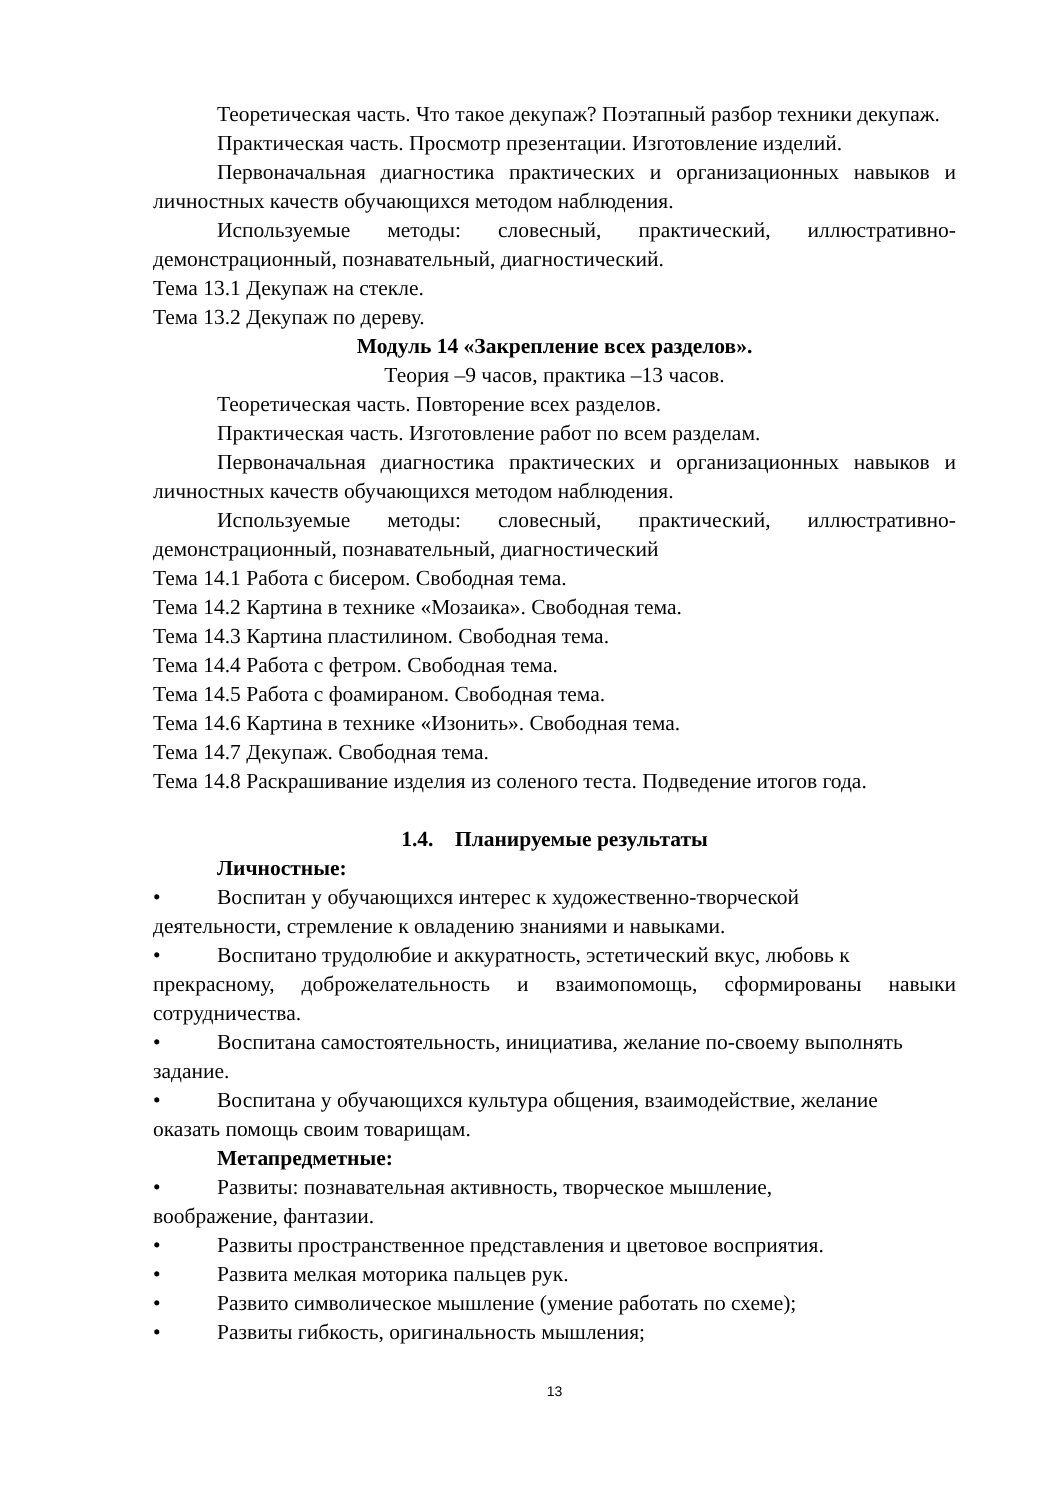Теоретическая часть. Что такое декупаж? Поэтапный разбор техники декупаж.
Практическая часть. Просмотр презентации. Изготовление изделий.
Первоначальная диагностика практических и организационных навыков и личностных качеств обучающихся методом наблюдения.
Используемые методы: словесный, практический, иллюстративно-демонстрационный, познавательный, диагностический.
Тема 13.1 Декупаж на стекле.
Тема 13.2 Декупаж по дереву.
Модуль 14 «Закрепление всех разделов».
Теория –9 часов, практика –13 часов.
Теоретическая часть. Повторение всех разделов.
Практическая часть. Изготовление работ по всем разделам.
Первоначальная диагностика практических и организационных навыков и личностных качеств обучающихся методом наблюдения.
Используемые методы: словесный, практический, иллюстративно-демонстрационный, познавательный, диагностический
Тема 14.1 Работа с бисером. Свободная тема.
Тема 14.2 Картина в технике «Мозаика». Свободная тема.
Тема 14.3 Картина пластилином. Свободная тема.
Тема 14.4 Работа с фетром. Свободная тема.
Тема 14.5 Работа с фоамираном. Свободная тема.
Тема 14.6 Картина в технике «Изонить». Свободная тема.
Тема 14.7 Декупаж. Свободная тема.
Тема 14.8 Раскрашивание изделия из соленого теста. Подведение итогов года.
1.4. Планируемые результаты
Личностные:
• Воспитан у обучающихся интерес к художественно-творческой
деятельности, стремление к овладению знаниями и навыками.
• Воспитано трудолюбие и аккуратность, эстетический вкус, любовь к
прекрасному, доброжелательность и взаимопомощь, сформированы навыки сотрудничества.
• Воспитана самостоятельность, инициатива, желание по-своему выполнять
задание.
• Воспитана у обучающихся культура общения, взаимодействие, желание
оказать помощь своим товарищам.
Метапредметные:
• Развиты: познавательная активность, творческое мышление,
воображение, фантазии.
• Развиты пространственное представления и цветовое восприятия.
• Развита мелкая моторика пальцев рук.
• Развито символическое мышление (умение работать по схеме);
• Развиты гибкость, оригинальность мышления;
13